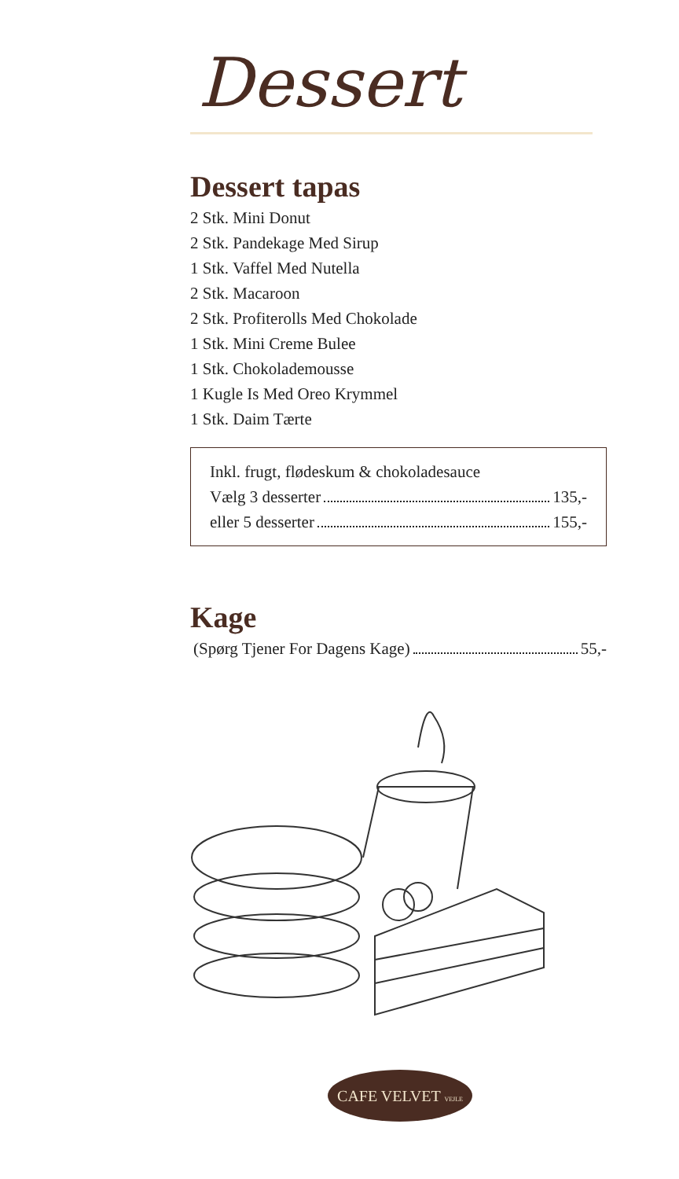Dessert
Dessert tapas
2 Stk. Mini Donut
2 Stk. Pandekage Med Sirup
1 Stk. Vaffel Med Nutella
2 Stk. Macaroon
2 Stk. Profiterolls Med Chokolade
1 Stk. Mini Creme Bulee
1 Stk. Chokolademousse
1 Kugle Is Med Oreo Krymmel
1 Stk. Daim Tærte
Inkl. frugt, flødeskum & chokoladesauce
Vælg 3 desserter 135,-
eller 5 desserter 155,-
Kage
(Spørg Tjener For Dagens Kage) 55,-
CAFE VELVET VEJLE